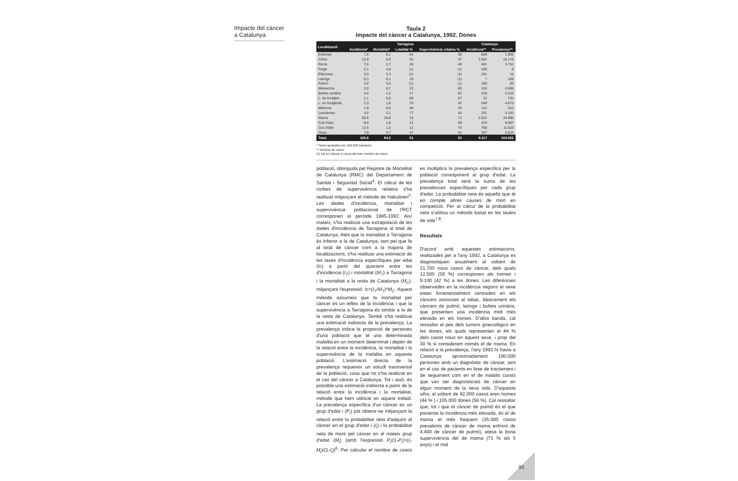Impacte del càncer a Catalunya
Taula 2
Impacte del càncer a Catalunya, 1992. Dones
| Localització | Tarragona | | | | Catalunya | |
| --- | --- | --- | --- | --- | --- | --- |
| | Incidència* | Mortalitat* | Letalitat % | Supervivència relativa % | Incidència** | Prevalença** |
| Estómac | 7,6 | 6,1 | 81 | 28 | 509 | 1.903 |
| Còlon | 12,8 | 6,6 | 52 | 47 | 1.052 | 10.178 |
| Recte | 7,5 | 2,7 | 36 | 45 | 461 | 3.751 |
| Fetge | 2,1 | 4,8 | (1) | (1) | 180 | 8 |
| Pàncrees | 3,3 | 3,3 | (1) | (1) | 191 | 14 |
| Laringe | 0,3 | 0,1 | 33 | (1) | 7 | 109 |
| Pulmó | 3,2 | 3,5 | (1) | (1) | 185 | 94 |
| Melanoma | 3,0 | 0,7 | 23 | 80 | 163 | 2.606 |
| Bufeta urinària | 4,2 | 1,2 | 27 | 62 | 235 | 2.015 |
| L. de Hodgkin | 1,1 | 0,8 | 68 | 57 | 31 | 731 |
| L. no hodgkinià | 2,3 | 1,6 | 70 | 42 | 349 | 4.675 |
| Mieloma | 1,9 | 0,9 | 48 | 33 | 112 | 512 |
| Leucèmies | 4,0 | 3,1 | 77 | 42 | 251 | 3.102 |
| Mama | 50,5 | 16,8 | 33 | 71 | 2.522 | 34.985 |
| Coll d'úter | 8,6 | 1,8 | 21 | 68 | 423 | 8.087 |
| Cos d'úter | 12,5 | 1,5 | 12 | 75 | 760 | 11.623 |
| Ovari | 7,9 | 3,7 | 47 | 41 | 327 | 2.623 |
| Total | 165,8 | 84,5 | 51 | 52 | 9.117 | 104.922 |
* Taxes ajustades per 100.000 habitants.
** Nombre de casos.
(1) No es calcula a causa del baix nombre de casos.
població, obtinguda pel Registre de Mortalitat de Catalunya (RMC) del Departament de Sanitat i Seguretat Social<sup>4</sup>. El càlcul de les corbes de supervivència relativa s'ha realitzat mitjançant el mètode de Hakulinen<sup>5</sup>. Les dades d'incidència, mortalitat i supervivència poblacional de l'RCT corresponen al període 1985-1992. Així mateix, s'ha realitzat una extrapolació de les dades d'incidència de Tarragona al total de Catalunya. Atès que la mortalitat a Tarragona és inferior a la de Catalunya, tant pel que fa al total de càncer com a la majoria de localitzacions, s'ha realitzat una estimació de les taxes d'incidència específiques per edat (Ic) a partir del quocient entre les d'incidència (I<sub>T</sub>) i mortalitat (M<sub>T</sub>) a Tarragona i la mortalitat a la resta de Catalunya (M<sub>C</sub>), mitjançant l'expressió: Ic=(I<sub>T</sub>/M<sub>T</sub>)*M<sub>C</sub>. Aquest mètode assumeix que la mortalitat per càncer és un reflex de la incidència i que la supervivència a Tarragona és similar a la de la resta de Catalunya. També s'ha realitzat una estimació indirecta de la prevalença. La prevalença indica la proporció de persones d'una població que té una determinada malaltia en un moment determinat i depèn de la relació entre la incidència, la mortalitat i la supervivència de la malaltia en aquesta població. L'estimació directa de la prevalença requereix un estudi transversal de la població, cosa que no s'ha realitzat en el cas del càncer a Catalunya. Tot i això, és possible una estimació indirecta a partir de la relació entre la incidència i la mortalitat, mètode que hem utilitzat en aquest treball. La prevalença específica d'un càncer en un grup d'edat i (P<sub>i</sub>) pot obtenir-se mitjançant la relació entre la probabilitat neta d'adquirir el càncer en el grup d'edat i (I<sub>i</sub>) i la probabilitat neta de morir pel càncer en el mateix grup d'edat (M<sub>i</sub>) (amb l'expressió P<sub>i</sub>/(1-P<sub>i</sub>)=(I<sub>i</sub>-M<sub>i</sub>)/(1-I<sub>i</sub>))<sup>6</sup>. Per calcular el nombre de casos es multiplica la prevalença específica per la població corresponent al grup d'edat. La prevalença total serà la suma de les prevalences específiques per cada grup d'edat. La probabilitat neta és aquella que té en compte altres causes de mort en competició. Per al càlcul de la probabilitat neta s'utilitza un mètode basat en les taules de vida<sup>7,8</sup>.
Resultats
D'acord amb aquestes estimacions, realitzades per a l'any 1992, a Catalunya es diagnostiquen anualment al voltant de 21.700 nous casos de càncer, dels quals 12.500 (58 %) corresponen als homes i 9.100 (42 %) a les dones. Les diferències observades en la incidència segons el sexe estan fonamentalment centrades en els càncers associats al tabac, bàsicament els càncers de pulmó, laringe i bufeta urinària, que presenten una incidència molt més elevada en els homes. D'altra banda, cal ressaltar el pes dels tumors ginecològics en les dones, els quals representen el 44 % dels casos nous en aquest sexe, i prop del 30 % si considerem només el de mama. En relació a la prevalença, l'any 1992 hi havia a Catalunya aproximadament 190.000 persones amb un diagnòstic de càncer, tant en el cas de pacients en fase de tractament i de seguiment com en el de malalts curats que van ser diagnosticats de càncer en algun moment de la seva vida. D'aquesta xifra, al voltant de 82.000 casos eren homes (44 % ) i 105.000 dones (56 %). Cal ressaltar que, tot i que el càncer de pulmó és el que presenta la incidència més elevada, és el de mama el més freqüent (35.000 casos prevalents de càncer de mama enfront de 4.400 de càncer de pulmó), atesa la bona supervivència del de mama (71 % als 5 anys) i el mal
93